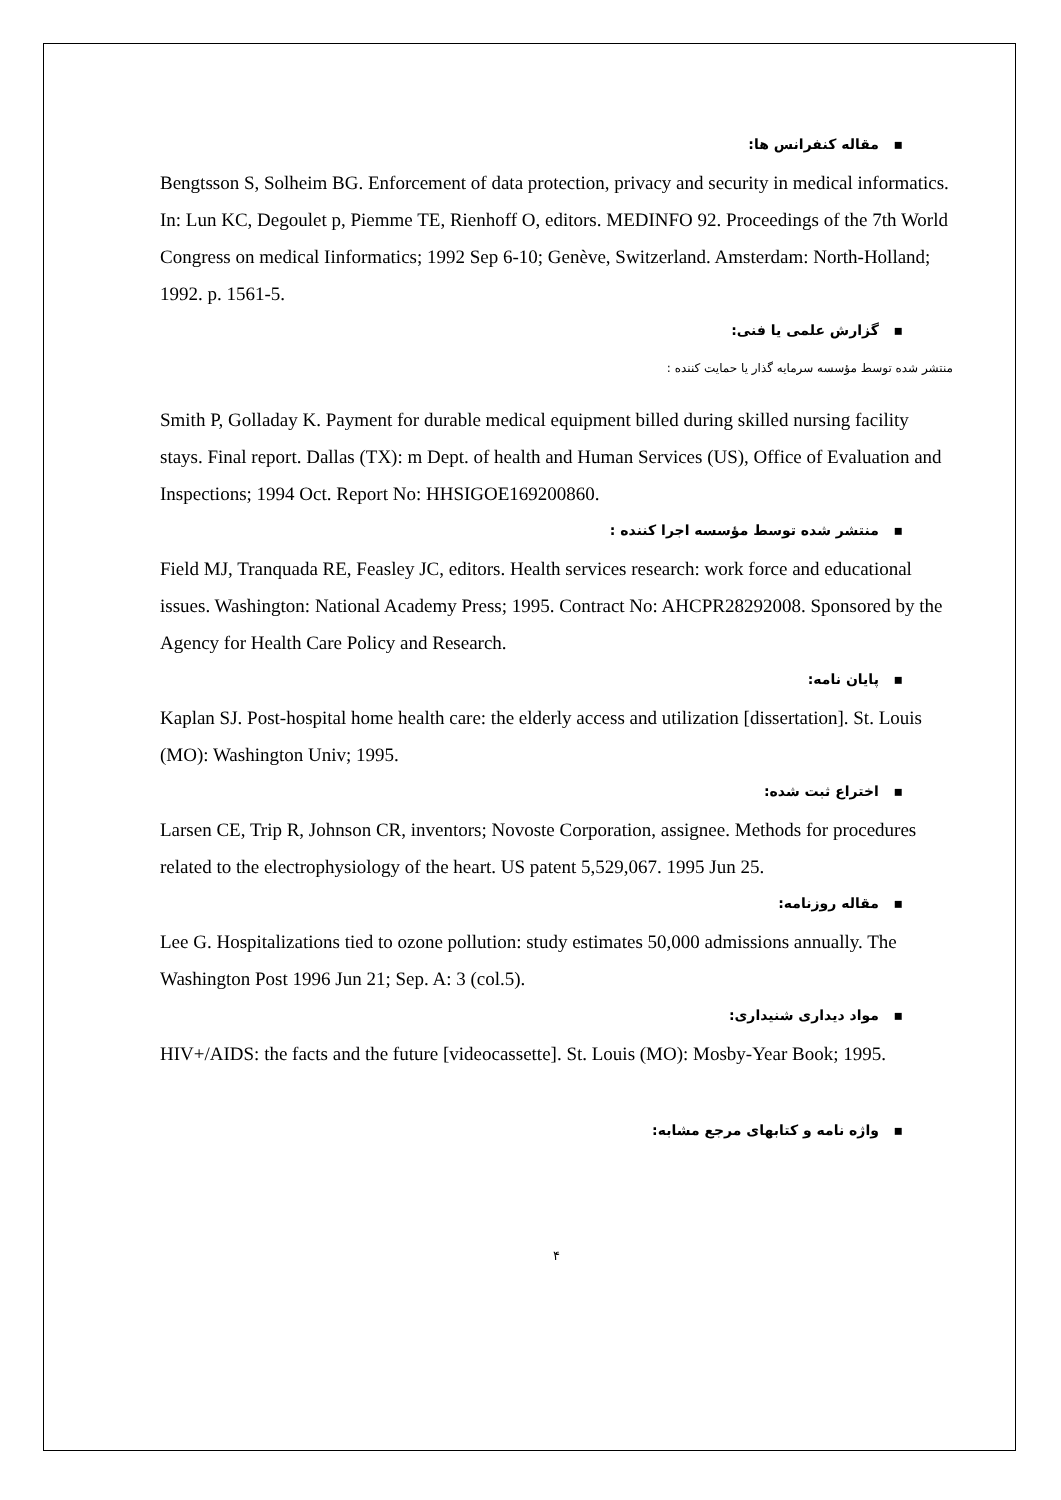▪ مقاله کنفرانس ها:
Bengtsson S, Solheim BG. Enforcement of data protection, privacy and security in medical informatics. In: Lun KC, Degoulet p, Piemme TE, Rienhoff O, editors. MEDINFO 92. Proceedings of the 7th World Congress on medical Iinformatics; 1992 Sep 6-10; Genève, Switzerland. Amsterdam: North-Holland; 1992. p. 1561-5.
▪ گزارش علمی یا فنی:
منتشر شده توسط مؤسسه سرمایه گذار یا حمایت کننده :
Smith P, Golladay K. Payment for durable medical equipment billed during skilled nursing facility stays. Final report. Dallas (TX): m Dept. of health and Human Services (US), Office of Evaluation and Inspections; 1994 Oct. Report No: HHSIGOE169200860.
▪ منتشر شده توسط مؤسسه اجرا کننده :
Field MJ, Tranquada RE, Feasley JC, editors. Health services research: work force and educational issues. Washington: National Academy Press; 1995. Contract No: AHCPR28292008. Sponsored by the Agency for Health Care Policy and Research.
▪ پایان نامه:
Kaplan SJ. Post-hospital home health care: the elderly access and utilization [dissertation]. St. Louis (MO): Washington Univ; 1995.
▪ اختراع ثبت شده:
Larsen CE, Trip R, Johnson CR, inventors; Novoste Corporation, assignee. Methods for procedures related to the electrophysiology of the heart. US patent 5,529,067. 1995 Jun 25.
▪ مقاله روزنامه:
Lee G. Hospitalizations tied to ozone pollution: study estimates 50,000 admissions annually. The Washington Post 1996 Jun 21; Sep. A: 3 (col.5).
▪ مواد دیداری شنیداری:
HIV+/AIDS: the facts and the future [videocassette]. St. Louis (MO): Mosby-Year Book; 1995.
▪ واژه نامه و کتابهای مرجع مشابه:
۴